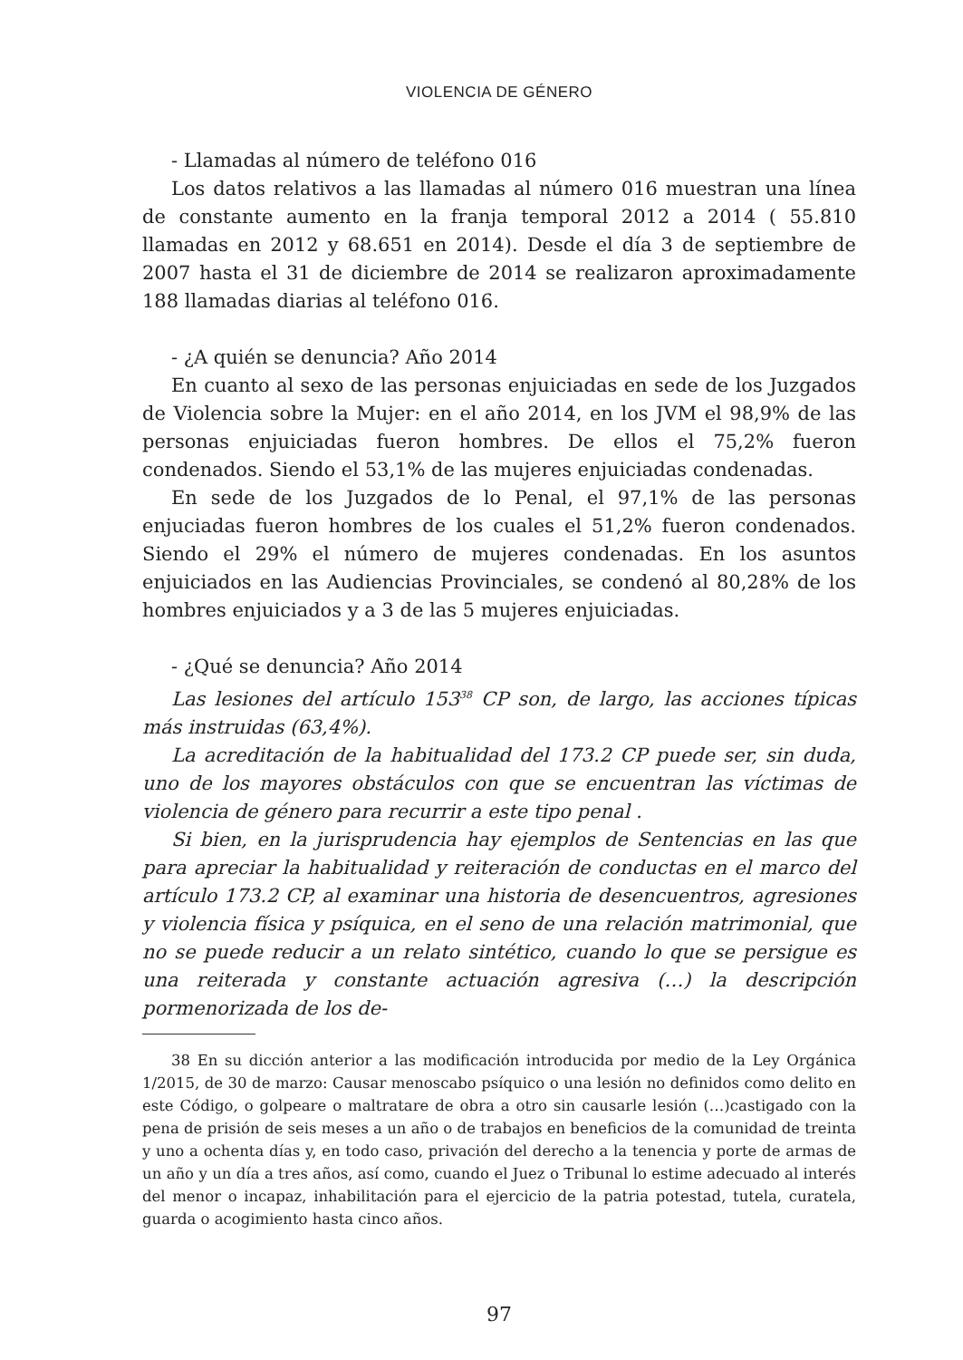VIOLENCIA DE GÉNERO
- Llamadas al número de teléfono 016
Los datos relativos a las llamadas al número 016 muestran una línea de constante aumento en la franja temporal 2012 a 2014 ( 55.810 llamadas en 2012 y 68.651 en 2014). Desde el día 3 de septiembre de 2007 hasta el 31 de diciembre de 2014 se realizaron aproximadamente 188 llamadas diarias al teléfono 016.
- ¿A quién se denuncia? Año 2014
En cuanto al sexo de las personas enjuiciadas en sede de los Juzgados de Violencia sobre la Mujer: en el año 2014, en los JVM el 98,9% de las personas enjuiciadas fueron hombres. De ellos el 75,2% fueron condenados. Siendo el 53,1% de las mujeres enjuiciadas condenadas.
En sede de los Juzgados de lo Penal, el 97,1% de las personas enjuciadas fueron hombres de los cuales el 51,2% fueron condenados. Siendo el 29% el número de mujeres condenadas. En los asuntos enjuiciados en las Audiencias Provinciales, se condenó al 80,28% de los hombres enjuiciados y a 3 de las 5 mujeres enjuiciadas.
- ¿Qué se denuncia? Año 2014
Las lesiones del artículo 153<sup>38</sup> CP son, de largo, las acciones típicas más instruidas (63,4%).
La acreditación de la habitualidad del 173.2 CP puede ser, sin duda, uno de los mayores obstáculos con que se encuentran las víctimas de violencia de género para recurrir a este tipo penal .
Si bien, en la jurisprudencia hay ejemplos de Sentencias en las que para apreciar la habitualidad y reiteración de conductas en el marco del artículo 173.2 CP, al examinar una historia de desencuentros, agresiones y violencia física y psíquica, en el seno de una relación matrimonial, que no se puede reducir a un relato sintético, cuando lo que se persigue es una reiterada y constante actuación agresiva (…) la descripción pormenorizada de los de-
38 En su dicción anterior a las modificación introducida por medio de la Ley Orgánica 1/2015, de 30 de marzo: Causar menoscabo psíquico o una lesión no definidos como delito en este Código, o golpeare o maltratare de obra a otro sin causarle lesión (…)castigado con la pena de prisión de seis meses a un año o de trabajos en beneficios de la comunidad de treinta y uno a ochenta días y, en todo caso, privación del derecho a la tenencia y porte de armas de un año y un día a tres años, así como, cuando el Juez o Tribunal lo estime adecuado al interés del menor o incapaz, inhabilitación para el ejercicio de la patria potestad, tutela, curatela, guarda o acogimiento hasta cinco años.
97